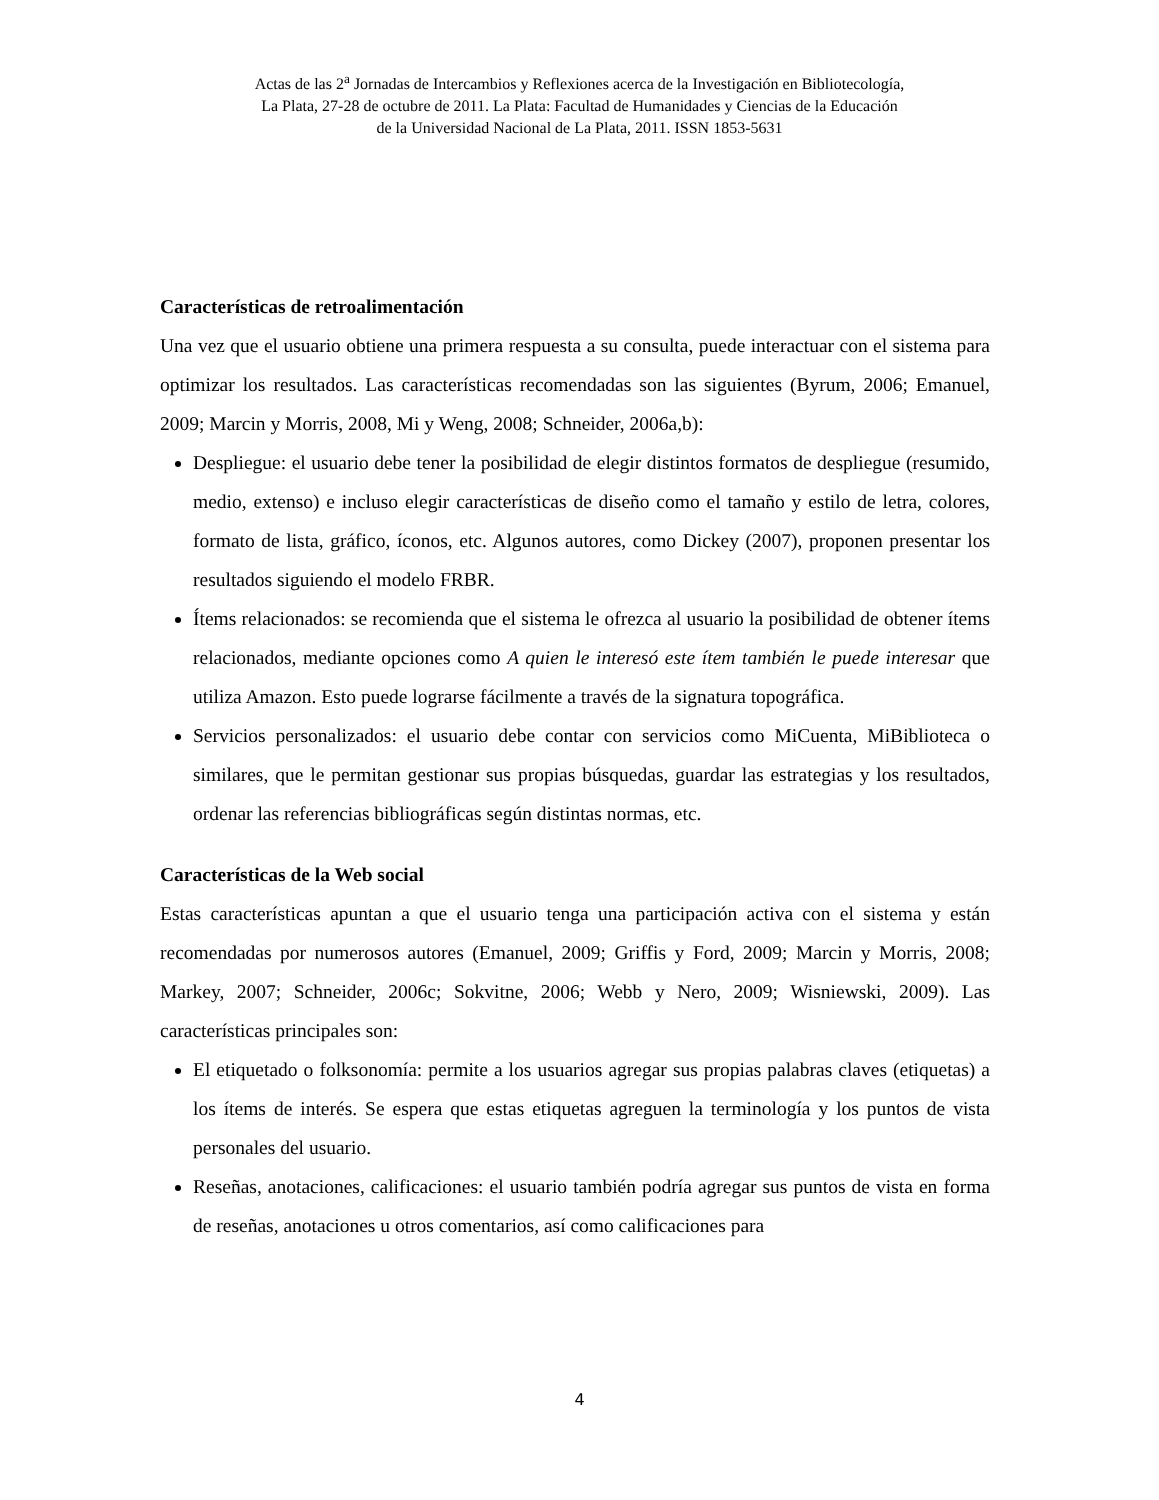Actas de las 2<sup>a</sup> Jornadas de Intercambios y Reflexiones acerca de la Investigación en Bibliotecología,
La Plata, 27-28 de octubre de 2011. La Plata: Facultad de Humanidades y Ciencias de la Educación
de la Universidad Nacional de La Plata, 2011. ISSN 1853-5631
Características de retroalimentación
Una vez que el usuario obtiene una primera respuesta a su consulta, puede interactuar con el sistema para optimizar los resultados. Las características recomendadas son las siguientes (Byrum, 2006; Emanuel, 2009; Marcin y Morris, 2008, Mi y Weng, 2008; Schneider, 2006a,b):
Despliegue: el usuario debe tener la posibilidad de elegir distintos formatos de despliegue (resumido, medio, extenso) e incluso elegir características de diseño como el tamaño y estilo de letra, colores, formato de lista, gráfico, íconos, etc. Algunos autores, como Dickey (2007), proponen presentar los resultados siguiendo el modelo FRBR.
Ítems relacionados: se recomienda que el sistema le ofrezca al usuario la posibilidad de obtener ítems relacionados, mediante opciones como A quien le interesó este ítem también le puede interesar que utiliza Amazon. Esto puede lograrse fácilmente a través de la signatura topográfica.
Servicios personalizados: el usuario debe contar con servicios como MiCuenta, MiBiblioteca o similares, que le permitan gestionar sus propias búsquedas, guardar las estrategias y los resultados, ordenar las referencias bibliográficas según distintas normas, etc.
Características de la Web social
Estas características apuntan a que el usuario tenga una participación activa con el sistema y están recomendadas por numerosos autores (Emanuel, 2009; Griffis y Ford, 2009; Marcin y Morris, 2008; Markey, 2007; Schneider, 2006c; Sokvitne, 2006; Webb y Nero, 2009; Wisniewski, 2009). Las características principales son:
El etiquetado o folksonomía: permite a los usuarios agregar sus propias palabras claves (etiquetas) a los ítems de interés. Se espera que estas etiquetas agreguen la terminología y los puntos de vista personales del usuario.
Reseñas, anotaciones, calificaciones: el usuario también podría agregar sus puntos de vista en forma de reseñas, anotaciones u otros comentarios, así como calificaciones para
4